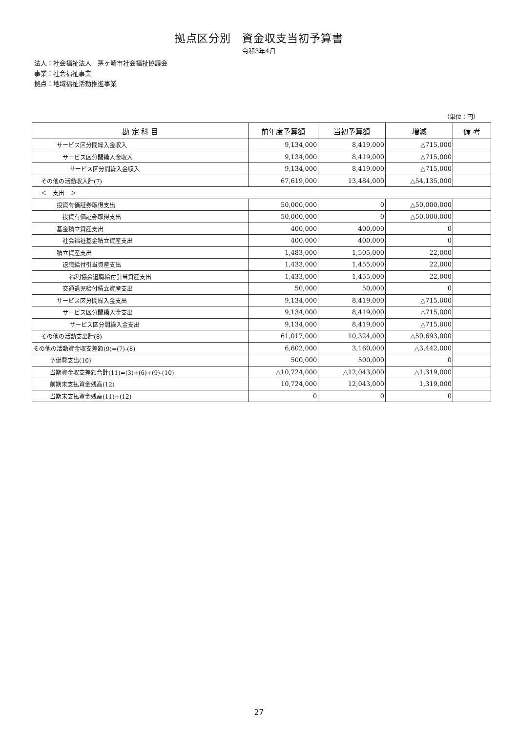拠点区分別　資金収支当初予算書
令和3年4月
法人：社会福祉法人　茅ヶ崎市社会福祉協議会
事業：社会福祉事業
拠点：地域福祉活動推進事業
（単位：円）
| 勘 定 科 目 | 前年度予算額 | 当初予算額 | 増減 | 備 考 |
| --- | --- | --- | --- | --- |
| サービス区分間繰入金収入 | 9,134,000 | 8,419,000 | △715,000 | |
| サービス区分間繰入金収入 | 9,134,000 | 8,419,000 | △715,000 | |
| サービス区分間繰入金収入 | 9,134,000 | 8,419,000 | △715,000 | |
| その他の活動収入計(7) | 67,619,000 | 13,484,000 | △54,135,000 | |
| ＜ 支出 ＞ | | | | |
| 投資有価証券取得支出 | 50,000,000 | 0 | △50,000,000 | |
| 投資有価証券取得支出 | 50,000,000 | 0 | △50,000,000 | |
| 基金積立資産支出 | 400,000 | 400,000 | 0 | |
| 社会福祉基金積立資産支出 | 400,000 | 400,000 | 0 | |
| 積立資産支出 | 1,483,000 | 1,505,000 | 22,000 | |
| 退職給付引当資産支出 | 1,433,000 | 1,455,000 | 22,000 | |
| 福利協会退職給付引当資産支出 | 1,433,000 | 1,455,000 | 22,000 | |
| 交通遺児給付積立資産支出 | 50,000 | 50,000 | 0 | |
| サービス区分間繰入金支出 | 9,134,000 | 8,419,000 | △715,000 | |
| サービス区分間繰入金支出 | 9,134,000 | 8,419,000 | △715,000 | |
| サービス区分間繰入金支出 | 9,134,000 | 8,419,000 | △715,000 | |
| その他の活動支出計(8) | 61,017,000 | 10,324,000 | △50,693,000 | |
| その他の活動資金収支差額(9)=(7)-(8) | 6,602,000 | 3,160,000 | △3,442,000 | |
| 予備費支出(10) | 500,000 | 500,000 | 0 | |
| 当期資金収支差額合計(11)=(3)+(6)+(9)-(10) | △10,724,000 | △12,043,000 | △1,319,000 | |
| 前期末支払資金残高(12) | 10,724,000 | 12,043,000 | 1,319,000 | |
| 当期末支払資金残高(11)+(12) | 0 | 0 | 0 | |
27